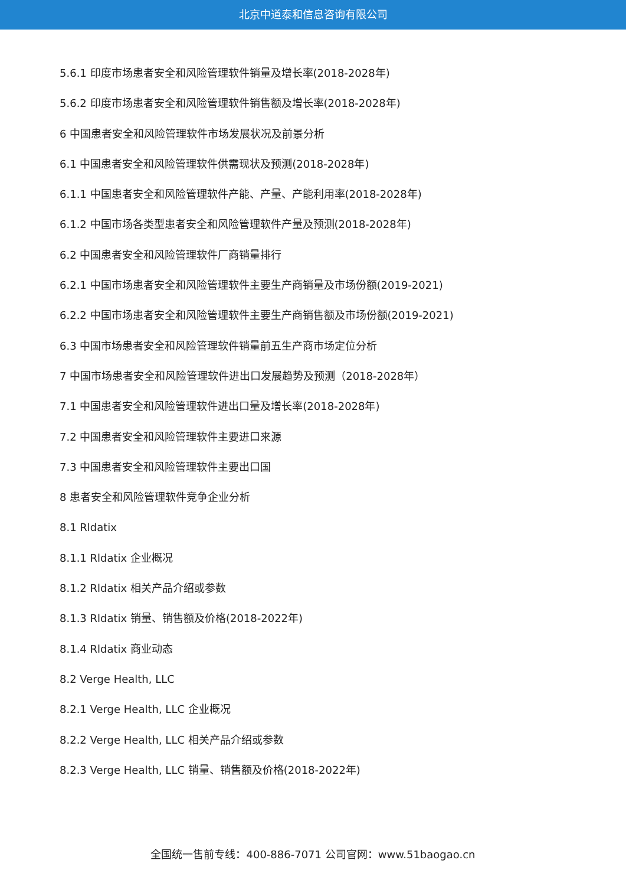北京中道泰和信息咨询有限公司
5.6.1 印度市场患者安全和风险管理软件销量及增长率(2018-2028年)
5.6.2 印度市场患者安全和风险管理软件销售额及增长率(2018-2028年)
6 中国患者安全和风险管理软件市场发展状况及前景分析
6.1 中国患者安全和风险管理软件供需现状及预测(2018-2028年)
6.1.1 中国患者安全和风险管理软件产能、产量、产能利用率(2018-2028年)
6.1.2 中国市场各类型患者安全和风险管理软件产量及预测(2018-2028年)
6.2 中国患者安全和风险管理软件厂商销量排行
6.2.1 中国市场患者安全和风险管理软件主要生产商销量及市场份额(2019-2021)
6.2.2 中国市场患者安全和风险管理软件主要生产商销售额及市场份额(2019-2021)
6.3 中国市场患者安全和风险管理软件销量前五生产商市场定位分析
7 中国市场患者安全和风险管理软件进出口发展趋势及预测（2018-2028年）
7.1 中国患者安全和风险管理软件进出口量及增长率(2018-2028年)
7.2 中国患者安全和风险管理软件主要进口来源
7.3 中国患者安全和风险管理软件主要出口国
8 患者安全和风险管理软件竞争企业分析
8.1 Rldatix
8.1.1 Rldatix 企业概况
8.1.2 Rldatix 相关产品介绍或参数
8.1.3 Rldatix 销量、销售额及价格(2018-2022年)
8.1.4 Rldatix 商业动态
8.2 Verge Health, LLC
8.2.1 Verge Health, LLC 企业概况
8.2.2 Verge Health, LLC 相关产品介绍或参数
8.2.3 Verge Health, LLC 销量、销售额及价格(2018-2022年)
全国统一售前专线：400-886-7071 公司官网：www.51baogao.cn